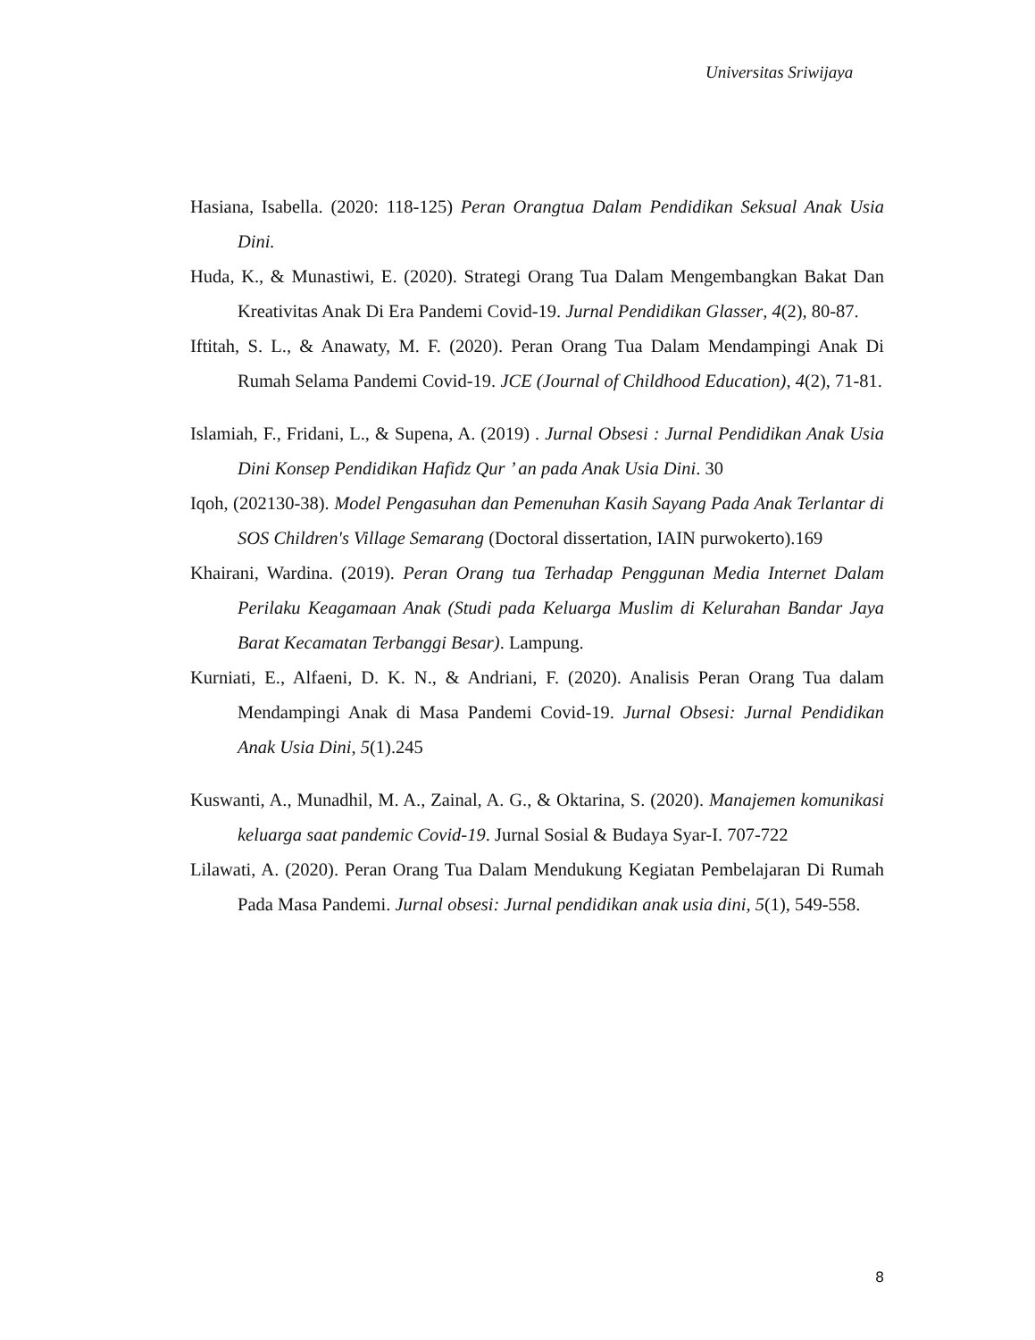Universitas Sriwijaya
Hasiana, Isabella. (2020: 118-125) Peran Orangtua Dalam Pendidikan Seksual Anak Usia Dini.
Huda, K., & Munastiwi, E. (2020). Strategi Orang Tua Dalam Mengembangkan Bakat Dan Kreativitas Anak Di Era Pandemi Covid-19. Jurnal Pendidikan Glasser, 4(2), 80-87.
Iftitah, S. L., & Anawaty, M. F. (2020). Peran Orang Tua Dalam Mendampingi Anak Di Rumah Selama Pandemi Covid-19. JCE (Journal of Childhood Education), 4(2), 71-81.
Islamiah, F., Fridani, L., & Supena, A. (2019) . Jurnal Obsesi : Jurnal Pendidikan Anak Usia Dini Konsep Pendidikan Hafidz Qur ’ an pada Anak Usia Dini. 30
Iqoh, (202130-38). Model Pengasuhan dan Pemenuhan Kasih Sayang Pada Anak Terlantar di SOS Children's Village Semarang (Doctoral dissertation, IAIN purwokerto).169
Khairani, Wardina. (2019). Peran Orang tua Terhadap Penggunan Media Internet Dalam Perilaku Keagamaan Anak (Studi pada Keluarga Muslim di Kelurahan Bandar Jaya Barat Kecamatan Terbanggi Besar). Lampung.
Kurniati, E., Alfaeni, D. K. N., & Andriani, F. (2020). Analisis Peran Orang Tua dalam Mendampingi Anak di Masa Pandemi Covid-19. Jurnal Obsesi: Jurnal Pendidikan Anak Usia Dini, 5(1).245
Kuswanti, A., Munadhil, M. A., Zainal, A. G., & Oktarina, S. (2020). Manajemen komunikasi keluarga saat pandemic Covid-19. Jurnal Sosial & Budaya Syar-I. 707-722
Lilawati, A. (2020). Peran Orang Tua Dalam Mendukung Kegiatan Pembelajaran Di Rumah Pada Masa Pandemi. Jurnal obsesi: Jurnal pendidikan anak usia dini, 5(1), 549-558.
8